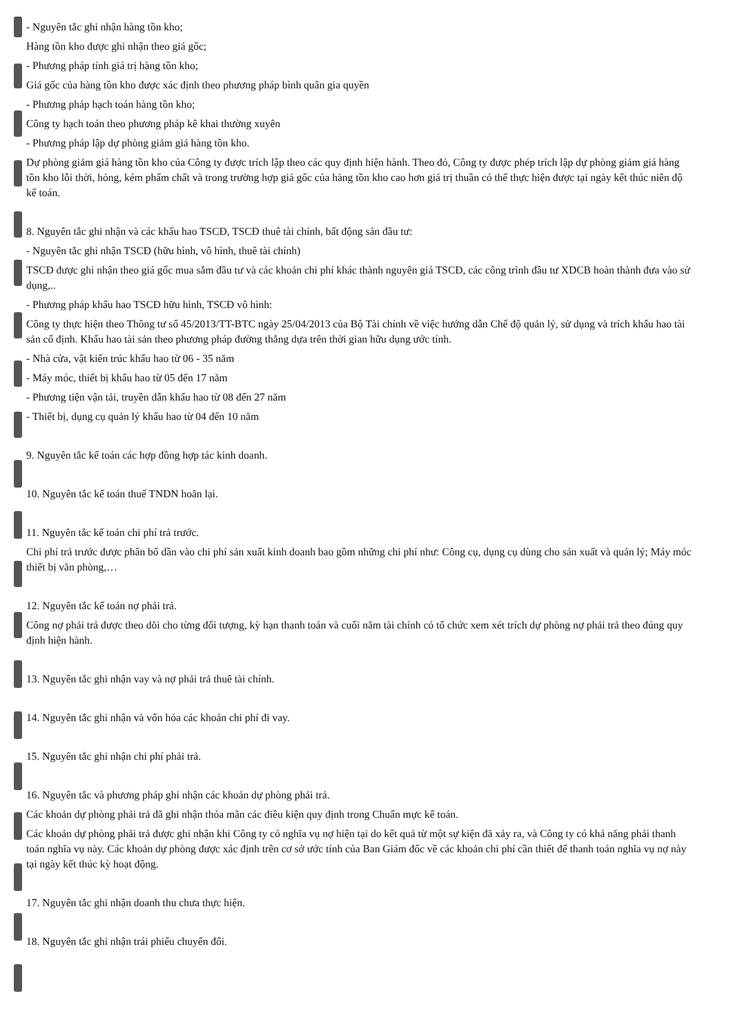- Nguyên tắc ghi nhận hàng tồn kho;
Hàng tồn kho được ghi nhận theo giá gốc;
- Phương pháp tính giá trị hàng tồn kho;
Giá gốc của hàng tồn kho được xác định theo phương pháp bình quân gia quyền
- Phương pháp hạch toán hàng tồn kho;
Công ty hạch toán theo phương pháp kê khai thường xuyên
- Phương pháp lập dự phòng giảm giá hàng tồn kho.
Dự phòng giảm giá hàng tồn kho của Công ty được trích lập theo các quy định hiện hành. Theo đó, Công ty được phép trích lập dự phòng giảm giá hàng tồn kho lỗi thời, hỏng, kém phẩm chất và trong trường hợp giá gốc của hàng tồn kho cao hơn giá trị thuần có thể thực hiện được tại ngày kết thúc niên độ kế toán.
8. Nguyên tắc ghi nhận và các khấu hao TSCĐ, TSCĐ thuê tài chính, bất động sản đầu tư:
- Nguyên tắc ghi nhận TSCĐ (hữu hình, vô hình, thuê tài chính)
TSCĐ được ghi nhận theo giá gốc mua sắm đầu tư và các khoản chi phí khác thành nguyên giá TSCĐ, các công trình đầu tư XDCB hoàn thành đưa vào sử dụng,..
- Phương pháp khấu hao TSCĐ hữu hình, TSCĐ vô hình:
Công ty thực hiện theo Thông tư số 45/2013/TT-BTC ngày 25/04/2013 của Bộ Tài chính về việc hướng dẫn Chế độ quản lý, sử dụng và trích khấu hao tài sản cố định. Khấu hao tài sản theo phương pháp đường thẳng dựa trên thời gian hữu dụng ước tính.
- Nhà cửa, vật kiến trúc khấu hao từ 06 - 35 năm
- Máy móc, thiết bị khấu hao từ 05 đến 17 năm
- Phương tiện vận tải, truyền dẫn khấu hao từ 08 đến 27 năm
- Thiết bị, dụng cụ quản lý khấu hao từ 04 đến 10 năm
9. Nguyên tắc kế toán các hợp đồng hợp tác kinh doanh.
10. Nguyên tắc kế toán thuế TNDN hoãn lại.
11. Nguyên tắc kế toán chi phí trả trước.
Chi phí trả trước được phân bổ dần vào chi phí sản xuất kinh doanh bao gồm những chi phí như: Công cụ, dụng cụ dùng cho sản xuất và quản lý; Máy móc thiết bị văn phòng,…
12. Nguyên tắc kế toán nợ phải trả.
Công nợ phải trả được theo dõi cho từng đối tượng, kỳ hạn thanh toán và cuối năm tài chính có tổ chức xem xét trích dự phòng nợ phải trả theo đúng quy định hiện hành.
13. Nguyên tắc ghi nhận vay và nợ phải trả thuê tài chính.
14. Nguyên tắc ghi nhận và vốn hóa các khoản chi phí đi vay.
15. Nguyên tắc ghi nhận chi phí phải trả.
16. Nguyên tắc và phương pháp ghi nhận các khoản dự phòng phải trả.
Các khoản dự phòng phải trả đã ghi nhận thỏa mãn các điều kiện quy định trong Chuẩn mực kế toán.
Các khoản dự phòng phải trả được ghi nhận khi Công ty có nghĩa vụ nợ hiện tại do kết quả từ một sự kiện đã xảy ra, và Công ty có khả năng phải thanh toán nghĩa vụ này. Các khoản dự phòng được xác định trên cơ sở ước tính của Ban Giám đốc về các khoản chi phí cần thiết để thanh toán nghĩa vụ nợ này tại ngày kết thúc kỳ hoạt động.
17. Nguyên tắc ghi nhận doanh thu chưa thực hiện.
18. Nguyên tắc ghi nhận trái phiếu chuyển đổi.